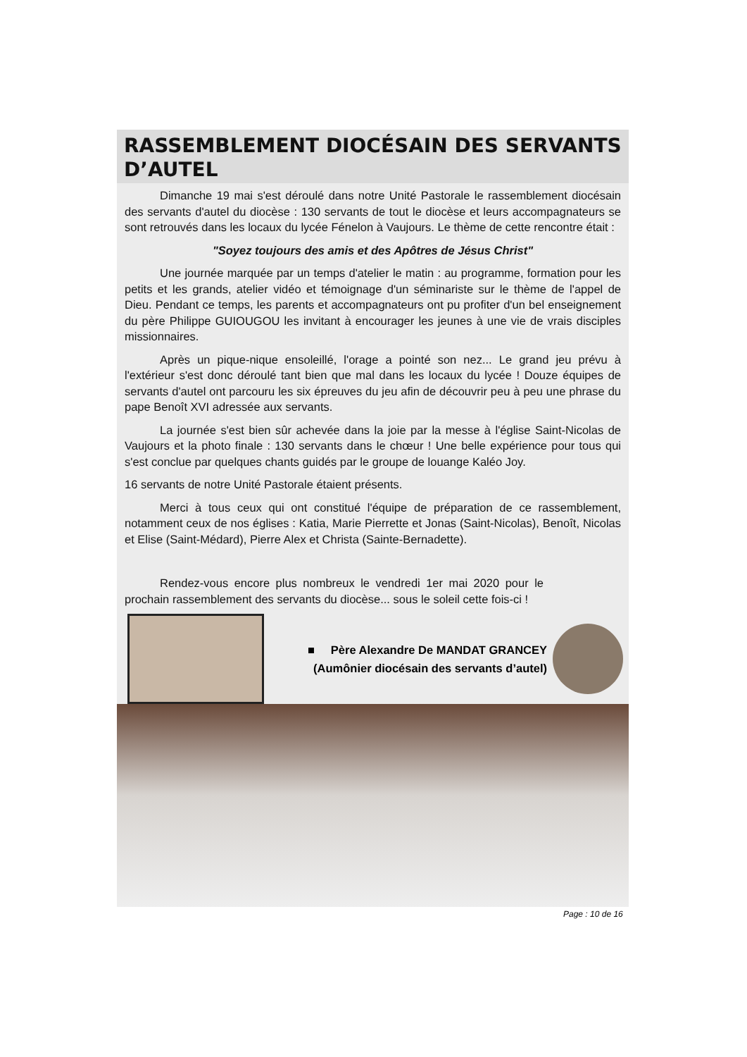RASSEMBLEMENT DIOCÉSAIN DES SERVANTS D’AUTEL
Dimanche 19 mai s'est déroulé dans notre Unité Pastorale le rassemblement diocésain des servants d'autel du diocèse : 130 servants de tout le diocèse et leurs accompagnateurs se sont retrouvés dans les locaux du lycée Fénelon à Vaujours. Le thème de cette rencontre était :
"Soyez toujours des amis et des Apôtres de Jésus Christ"
Une journée marquée par un temps d'atelier le matin : au programme, formation pour les petits et les grands, atelier vidéo et témoignage d'un séminariste sur le thème de l'appel de Dieu. Pendant ce temps, les parents et accompagnateurs ont pu profiter d'un bel enseignement du père Philippe GUIOUGOU les invitant à encourager les jeunes à une vie de vrais disciples missionnaires.
Après un pique-nique ensoleillé, l'orage a pointé son nez... Le grand jeu prévu à l'extérieur s'est donc déroulé tant bien que mal dans les locaux du lycée ! Douze équipes de servants d'autel ont parcouru les six épreuves du jeu afin de découvrir peu à peu une phrase du pape Benoît XVI adressée aux servants.
La journée s'est bien sûr achevée dans la joie par la messe à l'église Saint-Nicolas de Vaujours et la photo finale : 130 servants dans le chœur ! Une belle expérience pour tous qui s'est conclue par quelques chants guidés par le groupe de louange Kaléo Joy.
16 servants de notre Unité Pastorale étaient présents.
Merci à tous ceux qui ont constitué l'équipe de préparation de ce rassemblement, notamment ceux de nos églises : Katia, Marie Pierrette et Jonas (Saint-Nicolas), Benoît, Nicolas et Elise (Saint-Médard), Pierre Alex et Christa (Sainte-Bernadette).
Rendez-vous encore plus nombreux le vendredi 1er mai 2020 pour le prochain rassemblement des servants du diocèse... sous le soleil cette fois-ci !
■ Père Alexandre De MANDAT GRANCEY
(Aumônier diocésain des servants d’autel)
Page : 10 de 16